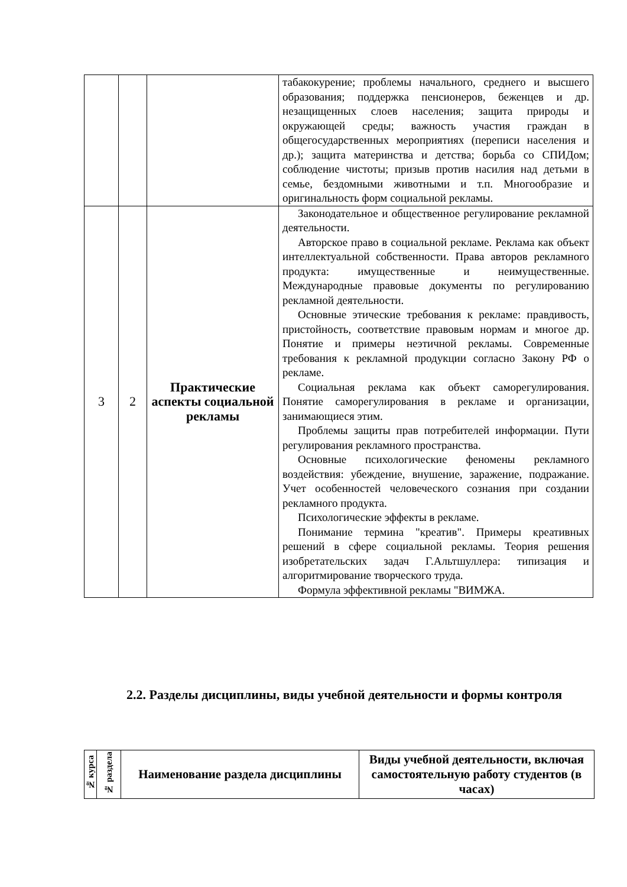| | | | табакокурение; проблемы начального, среднего и высшего образования; поддержка пенсионеров, беженцев и др. незащищенных слоев населения; защита природы и окружающей среды; важность участия граждан в общегосударственных мероприятиях (переписи населения и др.); защита материнства и детства; борьба со СПИДом; соблюдение чистоты; призыв против насилия над детьми в семье, бездомными животными и т.п. Многообразие и оригинальность форм социальной рекламы. |
| 3 | 2 | Практические аспекты социальной рекламы | Законодательное и общественное регулирование рекламной деятельности. Авторское право в социальной рекламе. Реклама как объект интеллектуальной собственности. Права авторов рекламного продукта: имущественные и неимущественные. Международные правовые документы по регулированию рекламной деятельности. Основные этические требования к рекламе: правдивость, пристойность, соответствие правовым нормам и многое др. Понятие и примеры неэтичной рекламы. Современные требования к рекламной продукции согласно Закону РФ о рекламе. Социальная реклама как объект саморегулирования. Понятие саморегулирования в рекламе и организации, занимающиеся этим. Проблемы защиты прав потребителей информации. Пути регулирования рекламного пространства. Основные психологические феномены рекламного воздействия: убеждение, внушение, заражение, подражание. Учет особенностей человеческого сознания при создании рекламного продукта. Психологические эффекты в рекламе. Понимание термина "креатив". Примеры креативных решений в сфере социальной рекламы. Теория решения изобретательских задач Г.Альтшуллера: типизация и алгоритмирование творческого труда. Формула эффективной рекламы "ВИМЖА. |
2.2. Разделы дисциплины, виды учебной деятельности и формы контроля
| № курса | № раздела | Наименование раздела дисциплины | Виды учебной деятельности, включая самостоятельную работу студентов (в часах) |
| --- | --- | --- | --- |